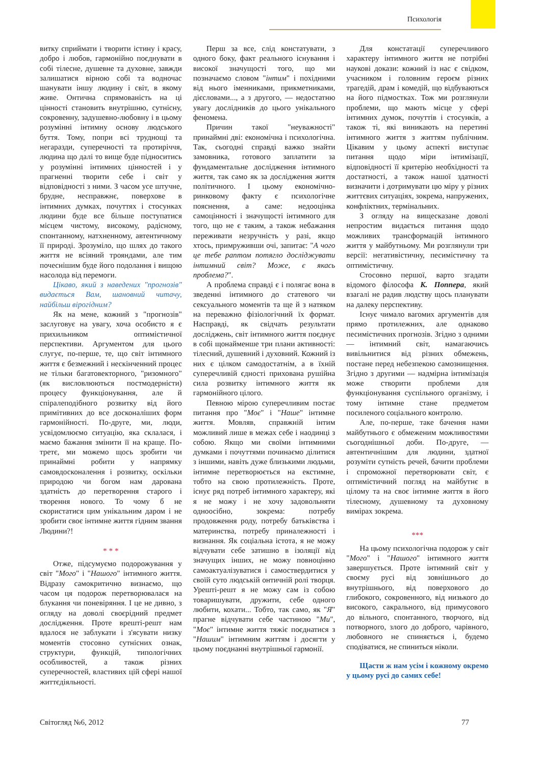Психологія
витку сприймати і творити істину і красу, добро і любов, гармонійно поєднувати в собі тілесне, душевне та духовне, завжди залишатися вірною собі та водночас шанувати іншу людину і світ, в якому живе. Онтична спрямованість на ці цінності становить внутрішню, сутнісну, сокровенну, задушевно-любовну і в цьому розумінні інтимну основу людського буття. Тому, попри всі труднощі та негаразди, суперечності та протиріччя, людина що далі то вище буде підноситись у розумінні інтимних цінностей і у прагненні творити себе і світ у відповідності з ними. З часом усе штучне, брудне, несправжнє, поверхове в інтимних думках, почуттях і стосунках людини буде все більше поступатися місцем чистому, високому, радісному, спонтанному, натхненному, автентичному її природі. Зрозуміло, що шлях до такого життя не всіяний трояндами, але тим почеснішим буде його подолання і вищою насолода від перемоги.
Цікаво, який з наведених "прогнозів" видається Вам, шановний читачу, найбільш вірогідним?
Як на мене, кожний з "прогнозів" заслуговує на увагу, хоча особисто я є прихильником оптимістичної перспективи. Аргументом для цього слугує, по-перше, те, що світ інтимного життя є безмежний і нескінченний процес не тільки багатовекторного, "ризомного" (як висловлюються постмодерністи) процесу функціонування, але й спіралеподібного розвитку від його примітивних до все досконаліших форм гармонійності. По-друге, ми, люди, усвідомлюємо ситуацію, яка склалася, і маємо бажання змінити її на краще. По-третє, ми можемо щось зробити чи принаймні робити у напрямку самовдосконалення і розвитку, оскільки природою чи богом нам дарована здатність до перетворення старого і творення нового. То чому б не скористатися цим унікальним даром і не зробити своє інтимне життя гідним звання Людини?!
* * *
Отже, підсумуємо подорожування у світ "Мого" і "Нашого" інтимного життя. Відразу самокритично визнаємо, що часом ця подорож перетворювалася на блукання чи поневіряння. І це не дивно, з огляду на доволі своєрідний предмет дослідження. Проте врешті-решт нам вдалося не заблукати і з'ясувати низку моментів стосовно сутнісних ознак, структури, функцій, типологічних особливостей, а також різних суперечностей, властивих цій сфері нашої життєдіяльності.
Перш за все, слід констатувати, з одного боку, факт реального існування і високої значущості того, що ми позначаємо словом "інтим" і похідними від нього іменниками, прикметниками, дієсловами..., а з другого, — недостатню увагу дослідників до цього унікального феномена.
Причин такої "неуважності" принаймні дві: економічна і психологічна. Так, сьогодні справді важко знайти замовника, готового заплатити за фундаментальне дослідження інтимного життя, так само як за дослідження життя політичного. І цьому економічно-ринковому факту є психологічне пояснення, а саме: недооцінка самоцінності і значущості інтимного для того, що не є таким, а також небажання переживати незручність у разі, якщо хтось, примруживши очі, запитає: "А чого це тебе раптом потягло досліджувати інтимний світ? Може, є якась проблема?".
А проблема справді є і полягає вона в зведенні інтимного до статевого чи сексуального моментів та ще й з натяком на переважно фізіологічний їх формат. Насправді, як свідчать результати досліджень, світ інтимного життя поєднує в собі щонайменше три плани активності: тілесний, душевний і духовний. Кожний із них є цілком самодостатнім, а в їхній суперечливій єдності прихована рушійна сила розвитку інтимного життя як гармонійного цілого.
Певною мірою суперечливим постає питання про "Моє" і "Наше" інтимне життя. Мовляв, справжній інтим можливий лише в межах себе і наодинці з собою. Якщо ми своїми інтимними думками і почуттями починаємо ділитися з іншими, навіть дуже близькими людьми, інтимне перетворюється на екстимне, тобто на свою протилежність. Проте, існує ряд потреб інтимного характеру, які я не можу і не хочу задовольняти одноосібно, зокрема: потребу продовження роду, потребу батьківства і материнства, потребу приналежності і визнання. Як соціальна істота, я не можу відчувати себе затишно в ізоляції від значущих інших, не можу повноцінно самоактуалізуватися і самоствердитися у своїй суто людській онтичній ролі творця. Урешті-решт я не можу сам із собою товаришувати, дружити, себе одного любити, кохати... Тобто, так само, як "Я" прагне відчувати себе частиною "Ми", "Моє" інтимне життя тяжіє поєднатися з "Нашим" інтимним життям і досягти у цьому поєднанні внутрішньої гармонії.
Для констатації суперечливого характеру інтимного життя не потрібні наукові докази: кожний із нас є свідком, учасником і головним героєм різних трагедій, драм і комедій, що відбуваються на його підмостках. Тож ми розглянули проблеми, що мають місце у сфері інтимних думок, почуттів і стосунків, а також ті, які виникають на перетині інтимного життя з життям публічним. Цікавим у цьому аспекті виступає питання щодо міри інтимізації, відповідності її критерію необхідності та достатності, а також нашої здатності визначити і дотримувати цю міру у різних життєвих ситуаціях, зокрема, напружених, конфліктних, термінальних.
З огляду на вищесказане доволі непростим видається питання щодо можливих трансформацій інтимного життя у майбутньому. Ми розглянули три версії: негативістичну, песимістичну та оптимістичну.
Стосовно першої, варто згадати відомого філософа К. Поппера, який взагалі не радив людству щось планувати на далеку перспективу.
Існує чимало вагомих аргументів для прямо протилежних, але однаково песимістичних прогнозів. Згідно з одними — інтимний світ, намагаючись вивільнитися від різних обмежень, постане перед небезпекою самознищення. Згідно з другими — надмірна інтимізація може створити проблеми для функціонування суспільного організму, і тому інтимне стане предметом посиленого соціального контролю.
Але, по-перше, таке бачення нами майбутнього є обмеженим можливостями сьогоднішньої доби. По-друге, — автентичнішим для людини, здатної розуміти сутність речей, бачити проблеми і спроможної перетворювати світ, є оптимістичний погляд на майбутнє в цілому та на своє інтимне життя в його тілесному, душевному та духовному вимірах зокрема.
***
На цьому психологічна подорож у світ "Мого" і "Нашого" інтимного життя завершується. Проте інтимний світ у своєму русі від зовнішнього до внутрішнього, від поверхового до глибокого, сокровенного, від низького до високого, сакрального, від примусового до вільного, спонтанного, творчого, від потворного, злого до доброго, чарівного, любовного не спиняється і, будемо сподіватися, не спиниться ніколи.
Щасти ж нам усім і кожному окремо у цьому русі до самих себе!
Світогляд №6, 2012 77